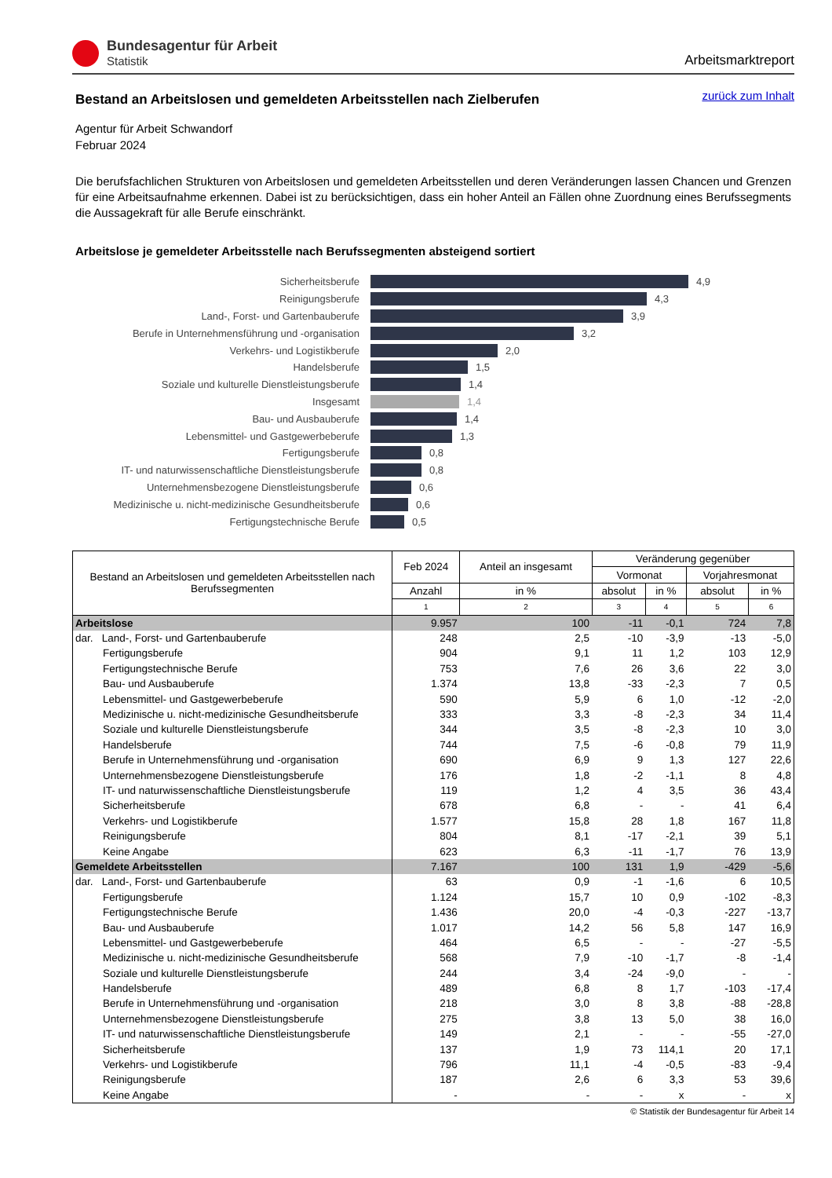Bundesagentur für Arbeit
Statistik
Arbeitsmarktreport
zurück zum Inhalt
Bestand an Arbeitslosen und gemeldeten Arbeitsstellen nach Zielberufen
Agentur für Arbeit Schwandorf
Februar 2024
Die berufsfachlichen Strukturen von Arbeitslosen und gemeldeten Arbeitsstellen und deren Veränderungen lassen Chancen und Grenzen für eine Arbeitsaufnahme erkennen. Dabei ist zu berücksichtigen, dass ein hoher Anteil an Fällen ohne Zuordnung eines Berufssegments die Aussagekraft für alle Berufe einschränkt.
Arbeitslose je gemeldeter Arbeitsstelle nach Berufssegmenten absteigend sortiert
Sicherheitsberufe
4,9
Reinigungsberufe
4,3
Land-, Forst- und Gartenbauberufe
3,9
Berufe in Unternehmensführung und -organisation
3,2
Verkehrs- und Logistikberufe
2,0
Handelsberufe
1,5
Soziale und kulturelle Dienstleistungsberufe
1,4
Insgesamt 1,4
Bau- und Ausbauberufe
1,4
Lebensmittel- und Gastgewerbeberufe
1,3
Fertigungsberufe
0,8
IT- und naturwissenschaftliche Dienstleistungsberufe
0,8
Unternehmensbezogene Dienstleistungsberufe
0,6
Medizinische u. nicht-medizinische Gesundheitsberufe
0,6
Fertigungstechnische Berufe
0,5
| Bestand an Arbeitslosen und gemeldeten Arbeitsstellen nach Berufssegmenten | Feb 2024 | Anteil an insgesamt | Veränderung gegenüber | | | |
| --- | --- | --- | --- | --- | --- | --- |
| | | | Vormonat | | Vorjahresmonat | |
| | Anzahl | in % | absolut | in % | absolut | in % |
| | 1 | 2 | 3 | 4 | 5 | 6 |
| Arbeitslose | 9.957 | 100 | -11 | -0,1 | 724 | 7,8 |
| dar. Land-, Forst- und Gartenbauberufe | 248 | 2,5 | -10 | -3,9 | -13 | -5,0 |
| Fertigungsberufe | 904 | 9,1 | 11 | 1,2 | 103 | 12,9 |
| Fertigungstechnische Berufe | 753 | 7,6 | 26 | 3,6 | 22 | 3,0 |
| Bau- und Ausbauberufe | 1.374 | 13,8 | -33 | -2,3 | 7 | 0,5 |
| Lebensmittel- und Gastgewerbeberufe | 590 | 5,9 | 6 | 1,0 | -12 | -2,0 |
| Medizinische u. nicht-medizinische Gesundheitsberufe | 333 | 3,3 | -8 | -2,3 | 34 | 11,4 |
| Soziale und kulturelle Dienstleistungsberufe | 344 | 3,5 | -8 | -2,3 | 10 | 3,0 |
| Handelsberufe | 744 | 7,5 | -6 | -0,8 | 79 | 11,9 |
| Berufe in Unternehmensführung und -organisation | 690 | 6,9 | 9 | 1,3 | 127 | 22,6 |
| Unternehmensbezogene Dienstleistungsberufe | 176 | 1,8 | -2 | -1,1 | 8 | 4,8 |
| IT- und naturwissenschaftliche Dienstleistungsberufe | 119 | 1,2 | 4 | 3,5 | 36 | 43,4 |
| Sicherheitsberufe | 678 | 6,8 | - | - | 41 | 6,4 |
| Verkehrs- und Logistikberufe | 1.577 | 15,8 | 28 | 1,8 | 167 | 11,8 |
| Reinigungsberufe | 804 | 8,1 | -17 | -2,1 | 39 | 5,1 |
| Keine Angabe | 623 | 6,3 | -11 | -1,7 | 76 | 13,9 |
| Gemeldete Arbeitsstellen | 7.167 | 100 | 131 | 1,9 | -429 | -5,6 |
| dar. Land-, Forst- und Gartenbauberufe | 63 | 0,9 | -1 | -1,6 | 6 | 10,5 |
| Fertigungsberufe | 1.124 | 15,7 | 10 | 0,9 | -102 | -8,3 |
| Fertigungstechnische Berufe | 1.436 | 20,0 | -4 | -0,3 | -227 | -13,7 |
| Bau- und Ausbauberufe | 1.017 | 14,2 | 56 | 5,8 | 147 | 16,9 |
| Lebensmittel- und Gastgewerbeberufe | 464 | 6,5 | - | - | -27 | -5,5 |
| Medizinische u. nicht-medizinische Gesundheitsberufe | 568 | 7,9 | -10 | -1,7 | -8 | -1,4 |
| Soziale und kulturelle Dienstleistungsberufe | 244 | 3,4 | -24 | -9,0 | - | - |
| Handelsberufe | 489 | 6,8 | 8 | 1,7 | -103 | -17,4 |
| Berufe in Unternehmensführung und -organisation | 218 | 3,0 | 8 | 3,8 | -88 | -28,8 |
| Unternehmensbezogene Dienstleistungsberufe | 275 | 3,8 | 13 | 5,0 | 38 | 16,0 |
| IT- und naturwissenschaftliche Dienstleistungsberufe | 149 | 2,1 | - | - | -55 | -27,0 |
| Sicherheitsberufe | 137 | 1,9 | 73 | 114,1 | 20 | 17,1 |
| Verkehrs- und Logistikberufe | 796 | 11,1 | -4 | -0,5 | -83 | -9,4 |
| Reinigungsberufe | 187 | 2,6 | 6 | 3,3 | 53 | 39,6 |
| Keine Angabe | - | - | - | x | - | x |
© Statistik der Bundesagentur für Arbeit 14